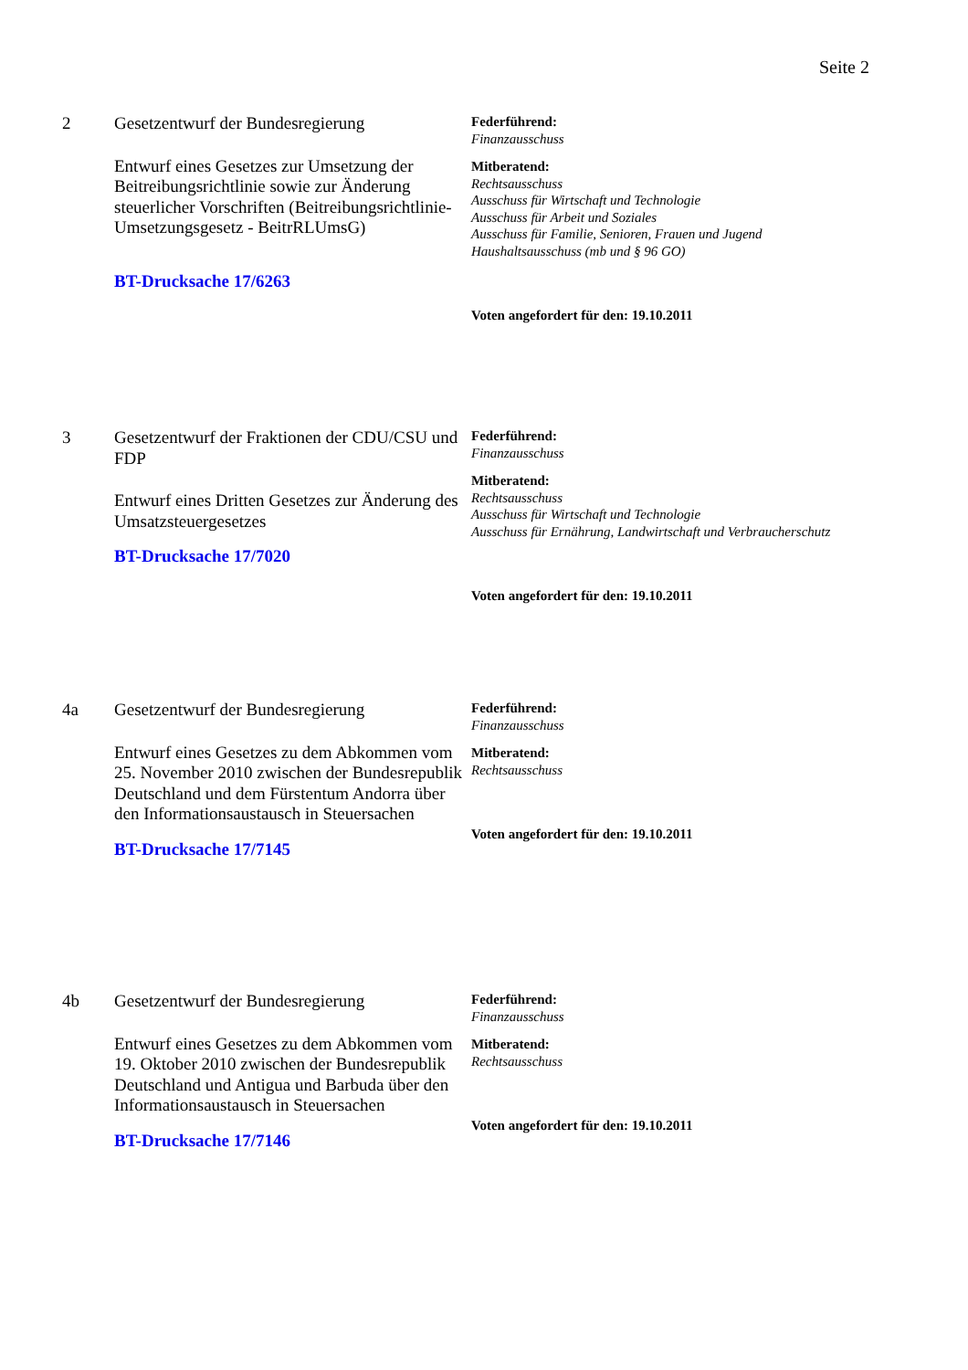Seite 2
2
Gesetzentwurf der Bundesregierung
Entwurf eines Gesetzes zur Umsetzung der Beitreibungsrichtlinie sowie zur Änderung steuerlicher Vorschriften (Beitreibungsrichtlinie-Umsetzungsgesetz - BeitrRLUmsG)
BT-Drucksache 17/6263
Federführend:
Finanzausschuss
Mitberatend:
Rechtsausschuss
Ausschuss für Wirtschaft und Technologie
Ausschuss für Arbeit und Soziales
Ausschuss für Familie, Senioren, Frauen und Jugend
Haushaltsausschuss (mb und § 96 GO)
Voten angefordert für den: 19.10.2011
3
Gesetzentwurf der Fraktionen der CDU/CSU und FDP
Entwurf eines Dritten Gesetzes zur Änderung des Umsatzsteuergesetzes
BT-Drucksache 17/7020
Federführend:
Finanzausschuss
Mitberatend:
Rechtsausschuss
Ausschuss für Wirtschaft und Technologie
Ausschuss für Ernährung, Landwirtschaft und Verbraucherschutz
Voten angefordert für den: 19.10.2011
4a
Gesetzentwurf der Bundesregierung
Entwurf eines Gesetzes zu dem Abkommen vom 25. November 2010 zwischen der Bundesrepublik Deutschland und dem Fürstentum Andorra über den Informationsaustausch in Steuersachen
BT-Drucksache 17/7145
Federführend:
Finanzausschuss
Mitberatend:
Rechtsausschuss
Voten angefordert für den: 19.10.2011
4b
Gesetzentwurf der Bundesregierung
Entwurf eines Gesetzes zu dem Abkommen vom 19. Oktober 2010 zwischen der Bundesrepublik Deutschland und Antigua und Barbuda über den Informationsaustausch in Steuersachen
BT-Drucksache 17/7146
Federführend:
Finanzausschuss
Mitberatend:
Rechtsausschuss
Voten angefordert für den: 19.10.2011